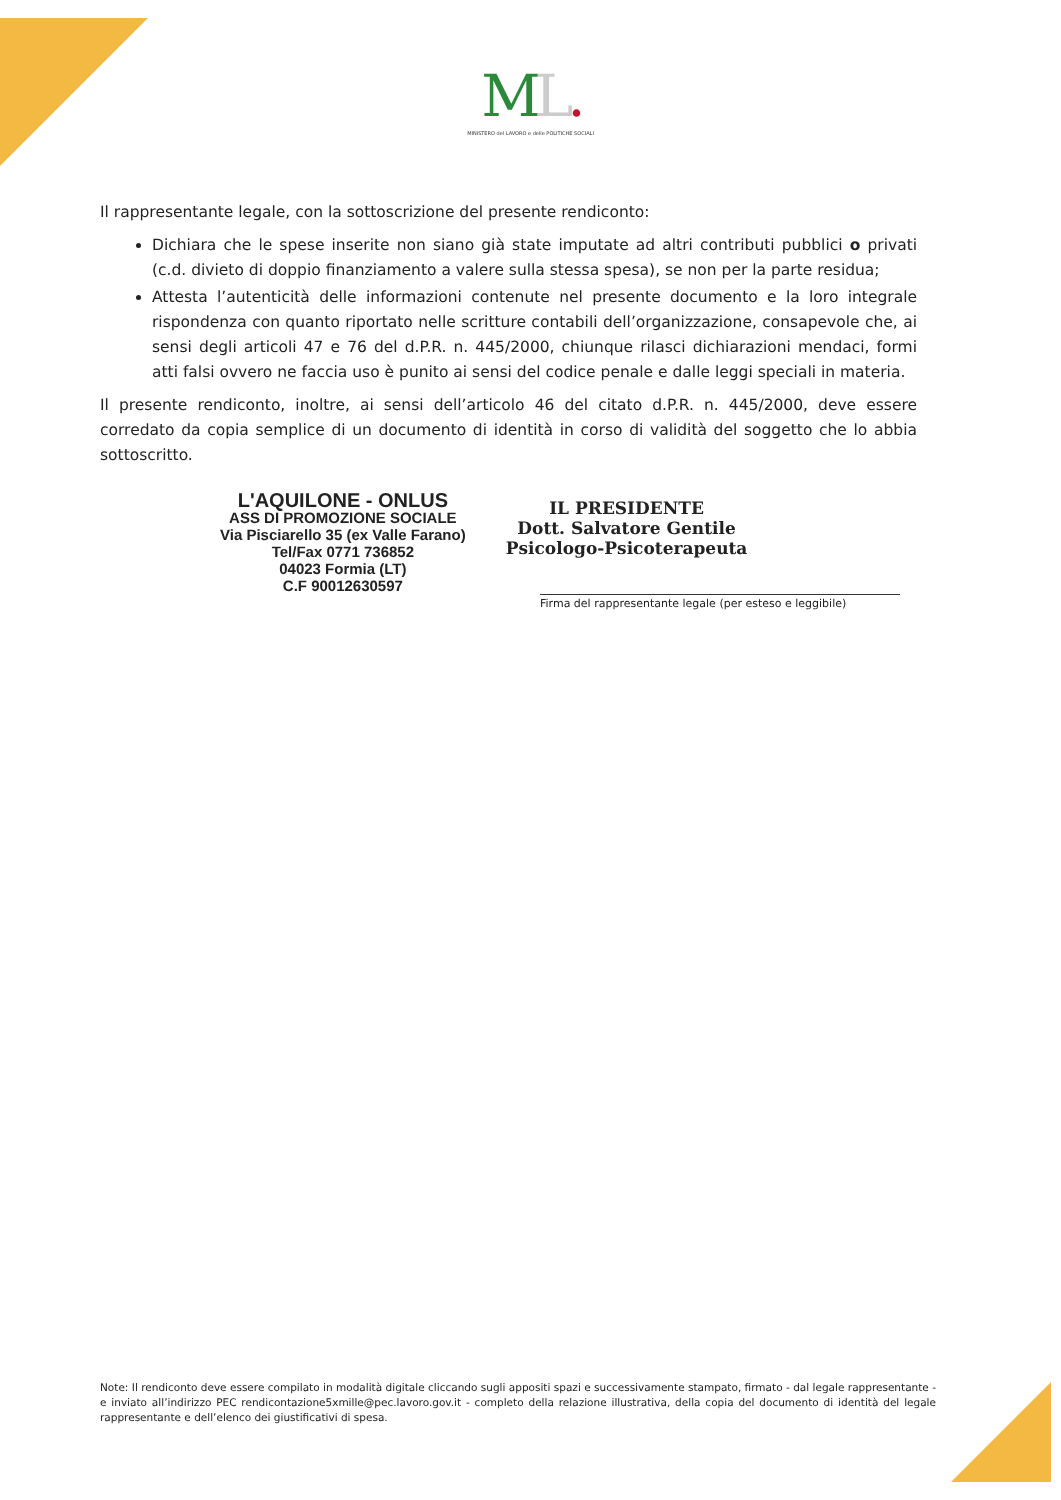ML.
MINISTERO del LAVORO e delle POLITICHE SOCIALI
Il rappresentante legale, con la sottoscrizione del presente rendiconto:
Dichiara che le spese inserite non siano già state imputate ad altri contributi pubblici o privati (c.d. divieto di doppio finanziamento a valere sulla stessa spesa), se non per la parte residua;
Attesta l’autenticità delle informazioni contenute nel presente documento e la loro integrale rispondenza con quanto riportato nelle scritture contabili dell’organizzazione, consapevole che, ai sensi degli articoli 47 e 76 del d.P.R. n. 445/2000, chiunque rilasci dichiarazioni mendaci, formi atti falsi ovvero ne faccia uso è punito ai sensi del codice penale e dalle leggi speciali in materia.
Il presente rendiconto, inoltre, ai sensi dell’articolo 46 del citato d.P.R. n. 445/2000, deve essere corredato da copia semplice di un documento di identità in corso di validità del soggetto che lo abbia sottoscritto.
L'AQUILONE - ONLUS
ASS DI PROMOZIONE SOCIALE
Via Pisciarello 35 (ex Valle Farano)
Tel/Fax 0771 736852
04023 Formia (LT)
C.F 90012630597
IL PRESIDENTE
Dott. Salvatore Gentile
Psicologo-Psicoterapeuta
Firma del rappresentante legale (per esteso e leggibile)
Note: Il rendiconto deve essere compilato in modalità digitale cliccando sugli appositi spazi e successivamente stampato, firmato - dal legale rappresentante - e inviato all’indirizzo PEC rendicontazione5xmille@pec.lavoro.gov.it - completo della relazione illustrativa, della copia del documento di identità del legale rappresentante e dell’elenco dei giustificativi di spesa.